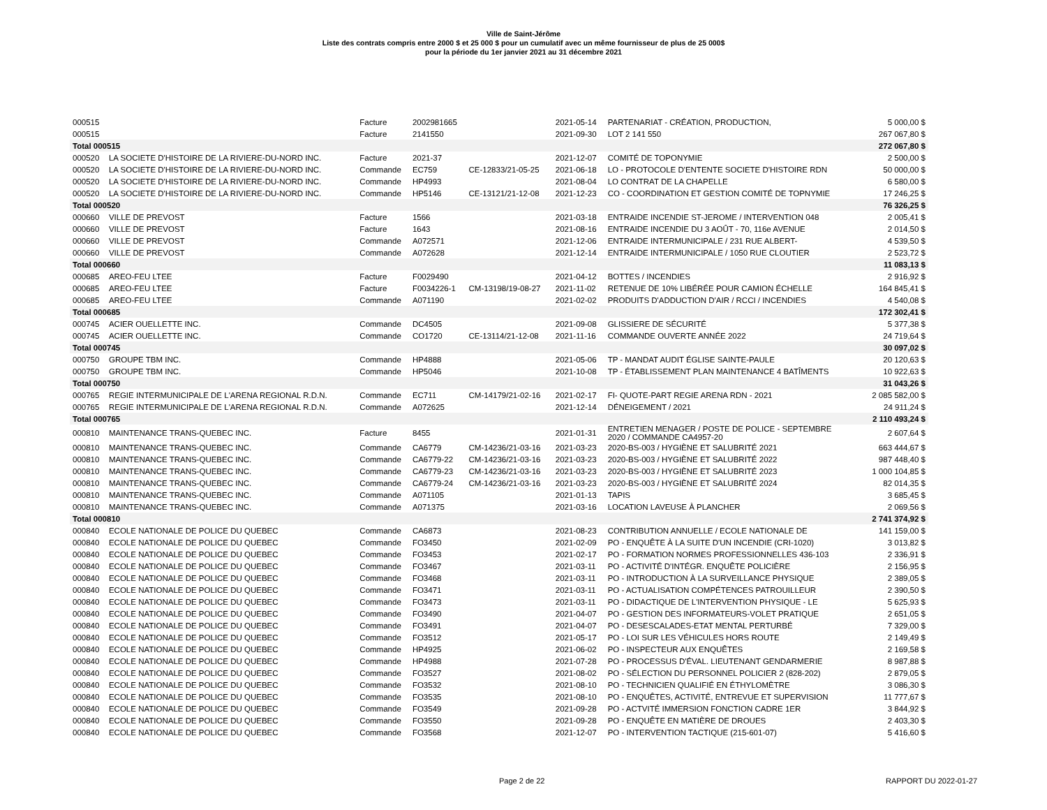Ville de Saint-Jérôme
Liste des contrats compris entre 2000 $ et 25 000 $ pour un cumulatif avec un même fournisseur de plus de 25 000$
pour la période du 1er janvier 2021 au 31 décembre 2021
| 000515 | | Facture | 2002981665 | | 2021-05-14 | PARTENARIAT - CRÉATION, PRODUCTION, | 5 000,00 $ |
| 000515 | | Facture | 2141550 | | 2021-09-30 | LOT 2 141 550 | 267 067,80 $ |
| Total 000515 | | | | | | | 272 067,80 $ |
| 000520 | LA SOCIETE D'HISTOIRE DE LA RIVIERE-DU-NORD INC. | Facture | 2021-37 | | 2021-12-07 | COMITÉ DE TOPONYMIE | 2 500,00 $ |
| 000520 | LA SOCIETE D'HISTOIRE DE LA RIVIERE-DU-NORD INC. | Commande | EC759 | CE-12833/21-05-25 | 2021-06-18 | LO - PROTOCOLE D'ENTENTE SOCIETE D'HISTOIRE RDN | 50 000,00 $ |
| 000520 | LA SOCIETE D'HISTOIRE DE LA RIVIERE-DU-NORD INC. | Commande | HP4993 | | 2021-08-04 | LO CONTRAT DE LA CHAPELLE | 6 580,00 $ |
| 000520 | LA SOCIETE D'HISTOIRE DE LA RIVIERE-DU-NORD INC. | Commande | HP5146 | CE-13121/21-12-08 | 2021-12-23 | CO - COORDINATION ET GESTION COMITÉ DE TOPNYMIE | 17 246,25 $ |
| Total 000520 | | | | | | | 76 326,25 $ |
| 000660 | VILLE DE PREVOST | Facture | 1566 | | 2021-03-18 | ENTRAIDE INCENDIE ST-JEROME / INTERVENTION 048 | 2 005,41 $ |
| 000660 | VILLE DE PREVOST | Facture | 1643 | | 2021-08-16 | ENTRAIDE INCENDIE DU 3 AOÛT - 70, 116e AVENUE | 2 014,50 $ |
| 000660 | VILLE DE PREVOST | Commande | A072571 | | 2021-12-06 | ENTRAIDE INTERMUNICIPALE / 231 RUE ALBERT- | 4 539,50 $ |
| 000660 | VILLE DE PREVOST | Commande | A072628 | | 2021-12-14 | ENTRAIDE INTERMUNICIPALE / 1050 RUE CLOUTIER | 2 523,72 $ |
| Total 000660 | | | | | | | 11 083,13 $ |
| 000685 | AREO-FEU LTEE | Facture | F0029490 | | 2021-04-12 | BOTTES / INCENDIES | 2 916,92 $ |
| 000685 | AREO-FEU LTEE | Facture | F0034226-1 | CM-13198/19-08-27 | 2021-11-02 | RETENUE DE 10% LIBÉRÉE POUR CAMION ÉCHELLE | 164 845,41 $ |
| 000685 | AREO-FEU LTEE | Commande | A071190 | | 2021-02-02 | PRODUITS D'ADDUCTION D'AIR / RCCI / INCENDIES | 4 540,08 $ |
| Total 000685 | | | | | | | 172 302,41 $ |
| 000745 | ACIER OUELLETTE INC. | Commande | DC4505 | | 2021-09-08 | GLISSIERE DE SÉCURITÉ | 5 377,38 $ |
| 000745 | ACIER OUELLETTE INC. | Commande | CO1720 | CE-13114/21-12-08 | 2021-11-16 | COMMANDE OUVERTE ANNÉE 2022 | 24 719,64 $ |
| Total 000745 | | | | | | | 30 097,02 $ |
| 000750 | GROUPE TBM INC. | Commande | HP4888 | | 2021-05-06 | TP - MANDAT AUDIT ÉGLISE SAINTE-PAULE | 20 120,63 $ |
| 000750 | GROUPE TBM INC. | Commande | HP5046 | | 2021-10-08 | TP - ÉTABLISSEMENT PLAN MAINTENANCE 4 BATÎMENTS | 10 922,63 $ |
| Total 000750 | | | | | | | 31 043,26 $ |
| 000765 | REGIE INTERMUNICIPALE DE L'ARENA REGIONAL R.D.N. | Commande | EC711 | CM-14179/21-02-16 | 2021-02-17 | FI- QUOTE-PART REGIE ARENA RDN - 2021 | 2 085 582,00 $ |
| 000765 | REGIE INTERMUNICIPALE DE L'ARENA REGIONAL R.D.N. | Commande | A072625 | | 2021-12-14 | DÉNEIGEMENT / 2021 | 24 911,24 $ |
| Total 000765 | | | | | | | 2 110 493,24 $ |
| 000810 | MAINTENANCE TRANS-QUEBEC INC. | Facture | 8455 | | 2021-01-31 | ENTRETIEN MENAGER / POSTE DE POLICE - SEPTEMBRE 2020 / COMMANDE CA4957-20 | 2 607,64 $ |
| 000810 | MAINTENANCE TRANS-QUEBEC INC. | Commande | CA6779 | CM-14236/21-03-16 | 2021-03-23 | 2020-BS-003 / HYGIÈNE ET SALUBRITÉ 2021 | 663 444,67 $ |
| 000810 | MAINTENANCE TRANS-QUEBEC INC. | Commande | CA6779-22 | CM-14236/21-03-16 | 2021-03-23 | 2020-BS-003 / HYGIÈNE ET SALUBRITÉ 2022 | 987 448,40 $ |
| 000810 | MAINTENANCE TRANS-QUEBEC INC. | Commande | CA6779-23 | CM-14236/21-03-16 | 2021-03-23 | 2020-BS-003 / HYGIÈNE ET SALUBRITÉ 2023 | 1 000 104,85 $ |
| 000810 | MAINTENANCE TRANS-QUEBEC INC. | Commande | CA6779-24 | CM-14236/21-03-16 | 2021-03-23 | 2020-BS-003 / HYGIÈNE ET SALUBRITÉ 2024 | 82 014,35 $ |
| 000810 | MAINTENANCE TRANS-QUEBEC INC. | Commande | A071105 | | 2021-01-13 | TAPIS | 3 685,45 $ |
| 000810 | MAINTENANCE TRANS-QUEBEC INC. | Commande | A071375 | | 2021-03-16 | LOCATION LAVEUSE À PLANCHER | 2 069,56 $ |
| Total 000810 | | | | | | | 2 741 374,92 $ |
| 000840 | ECOLE NATIONALE DE POLICE DU QUEBEC | Commande | CA6873 | | 2021-08-23 | CONTRIBUTION ANNUELLE / ECOLE NATIONALE DE | 141 159,00 $ |
| 000840 | ECOLE NATIONALE DE POLICE DU QUEBEC | Commande | FO3450 | | 2021-02-09 | PO - ENQUÊTE À LA SUITE D'UN INCENDIE (CRI-1020) | 3 013,82 $ |
| 000840 | ECOLE NATIONALE DE POLICE DU QUEBEC | Commande | FO3453 | | 2021-02-17 | PO - FORMATION NORMES PROFESSIONNELLES 436-103 | 2 336,91 $ |
| 000840 | ECOLE NATIONALE DE POLICE DU QUEBEC | Commande | FO3467 | | 2021-03-11 | PO - ACTIVITÉ D'INTÉGR. ENQUÊTE POLICIÈRE | 2 156,95 $ |
| 000840 | ECOLE NATIONALE DE POLICE DU QUEBEC | Commande | FO3468 | | 2021-03-11 | PO - INTRODUCTION À LA SURVEILLANCE PHYSIQUE | 2 389,05 $ |
| 000840 | ECOLE NATIONALE DE POLICE DU QUEBEC | Commande | FO3471 | | 2021-03-11 | PO - ACTUALISATION COMPÉTENCES PATROUILLEUR | 2 390,50 $ |
| 000840 | ECOLE NATIONALE DE POLICE DU QUEBEC | Commande | FO3473 | | 2021-03-11 | PO - DIDACTIQUE DE L'INTERVENTION PHYSIQUE - LE | 5 625,93 $ |
| 000840 | ECOLE NATIONALE DE POLICE DU QUEBEC | Commande | FO3490 | | 2021-04-07 | PO - GESTION DES INFORMATEURS-VOLET PRATIQUE | 2 651,05 $ |
| 000840 | ECOLE NATIONALE DE POLICE DU QUEBEC | Commande | FO3491 | | 2021-04-07 | PO - DESESCALADES-ETAT MENTAL PERTURBÉ | 7 329,00 $ |
| 000840 | ECOLE NATIONALE DE POLICE DU QUEBEC | Commande | FO3512 | | 2021-05-17 | PO - LOI SUR LES VÉHICULES HORS ROUTE | 2 149,49 $ |
| 000840 | ECOLE NATIONALE DE POLICE DU QUEBEC | Commande | HP4925 | | 2021-06-02 | PO - INSPECTEUR AUX ENQUÊTES | 2 169,58 $ |
| 000840 | ECOLE NATIONALE DE POLICE DU QUEBEC | Commande | HP4988 | | 2021-07-28 | PO - PROCESSUS D'ÉVAL. LIEUTENANT GENDARMERIE | 8 987,88 $ |
| 000840 | ECOLE NATIONALE DE POLICE DU QUEBEC | Commande | FO3527 | | 2021-08-02 | PO - SÉLECTION DU PERSONNEL POLICIER 2 (828-202) | 2 879,05 $ |
| 000840 | ECOLE NATIONALE DE POLICE DU QUEBEC | Commande | FO3532 | | 2021-08-10 | PO - TECHNICIEN QUALIFIÉ EN ÉTHYLOMÈTRE | 3 086,30 $ |
| 000840 | ECOLE NATIONALE DE POLICE DU QUEBEC | Commande | FO3535 | | 2021-08-10 | PO - ENQUÊTES, ACTIVITÉ, ENTREVUE ET SUPERVISION | 11 777,67 $ |
| 000840 | ECOLE NATIONALE DE POLICE DU QUEBEC | Commande | FO3549 | | 2021-09-28 | PO - ACTVITÉ IMMERSION FONCTION CADRE 1ER | 3 844,92 $ |
| 000840 | ECOLE NATIONALE DE POLICE DU QUEBEC | Commande | FO3550 | | 2021-09-28 | PO - ENQUÊTE EN MATIÈRE DE DROUES | 2 403,30 $ |
| 000840 | ECOLE NATIONALE DE POLICE DU QUEBEC | Commande | FO3568 | | 2021-12-07 | PO - INTERVENTION TACTIQUE (215-601-07) | 5 416,60 $ |
Page 2 de 22 RAPPORT DU 2022-01-27